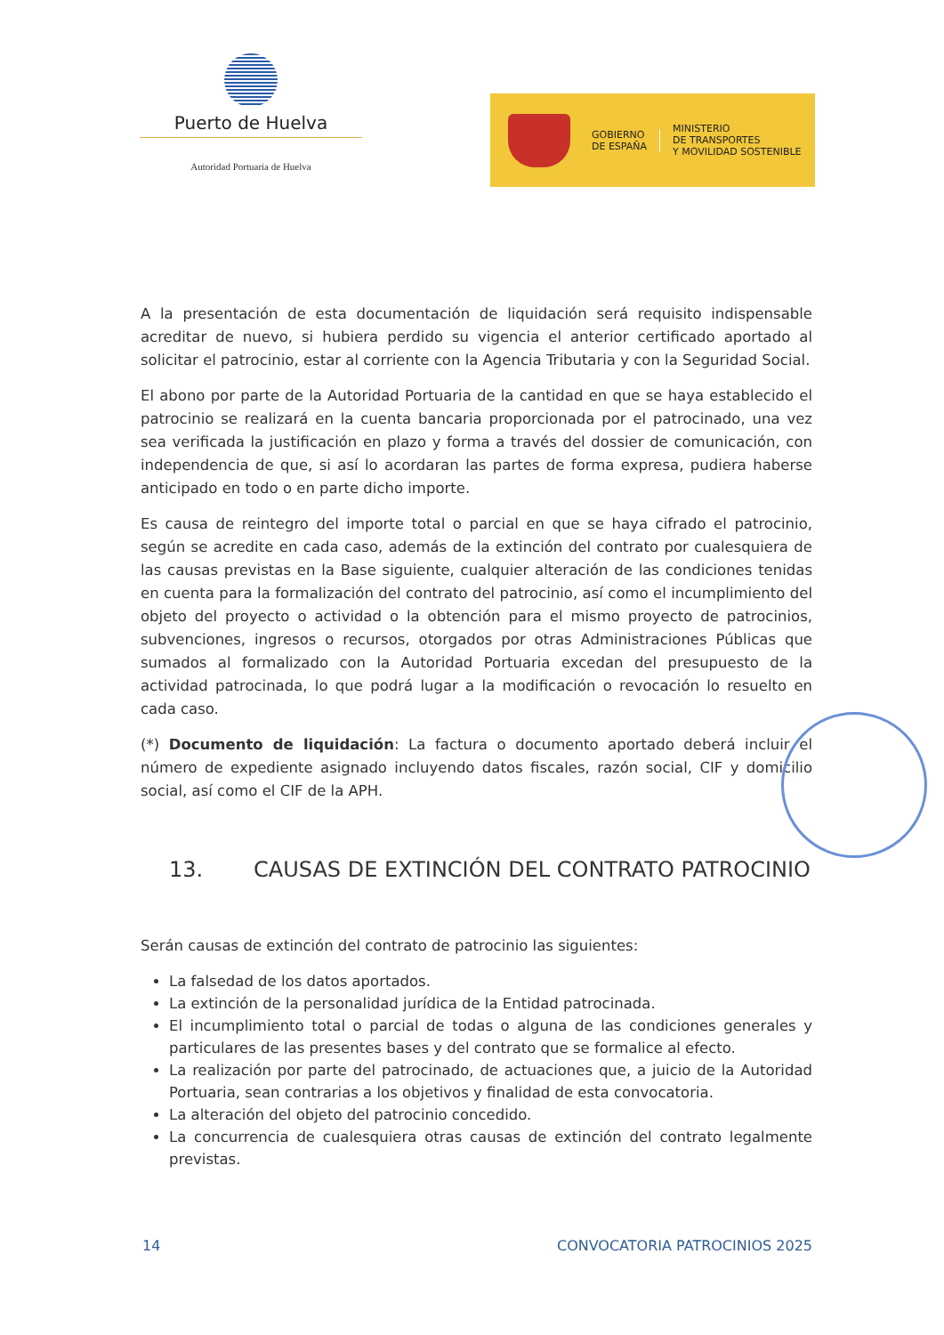Puerto de Huelva
Autoridad Portuaria de Huelva
GOBIERNO
DE ESPAÑA
MINISTERIO
DE TRANSPORTES
Y MOVILIDAD SOSTENIBLE
A la presentación de esta documentación de liquidación será requisito indispensable acreditar de nuevo, si hubiera perdido su vigencia el anterior certificado aportado al solicitar el patrocinio, estar al corriente con la Agencia Tributaria y con la Seguridad Social.
El abono por parte de la Autoridad Portuaria de la cantidad en que se haya establecido el patrocinio se realizará en la cuenta bancaria proporcionada por el patrocinado, una vez sea verificada la justificación en plazo y forma a través del dossier de comunicación, con independencia de que, si así lo acordaran las partes de forma expresa, pudiera haberse anticipado en todo o en parte dicho importe.
Es causa de reintegro del importe total o parcial en que se haya cifrado el patrocinio, según se acredite en cada caso, además de la extinción del contrato por cualesquiera de las causas previstas en la Base siguiente, cualquier alteración de las condiciones tenidas en cuenta para la formalización del contrato del patrocinio, así como el incumplimiento del objeto del proyecto o actividad o la obtención para el mismo proyecto de patrocinios, subvenciones, ingresos o recursos, otorgados por otras Administraciones Públicas que sumados al formalizado con la Autoridad Portuaria excedan del presupuesto de la actividad patrocinada, lo que podrá lugar a la modificación o revocación lo resuelto en cada caso.
(*) Documento de liquidación: La factura o documento aportado deberá incluir el número de expediente asignado incluyendo datos fiscales, razón social, CIF y domicilio social, así como el CIF de la APH.
13. CAUSAS DE EXTINCIÓN DEL CONTRATO PATROCINIO
Serán causas de extinción del contrato de patrocinio las siguientes:
La falsedad de los datos aportados.
La extinción de la personalidad jurídica de la Entidad patrocinada.
El incumplimiento total o parcial de todas o alguna de las condiciones generales y particulares de las presentes bases y del contrato que se formalice al efecto.
La realización por parte del patrocinado, de actuaciones que, a juicio de la Autoridad Portuaria, sean contrarias a los objetivos y finalidad de esta convocatoria.
La alteración del objeto del patrocinio concedido.
La concurrencia de cualesquiera otras causas de extinción del contrato legalmente previstas.
14 CONVOCATORIA PATROCINIOS 2025